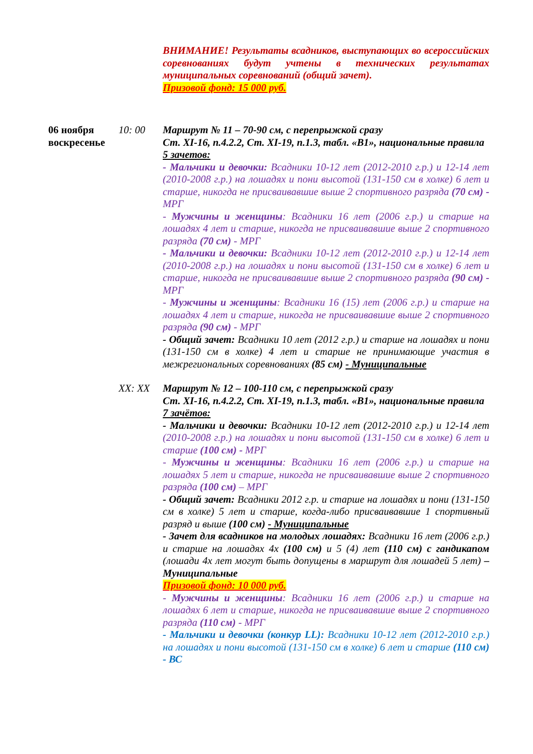ВНИМАНИЕ! Результаты всадников, выступающих во всероссийских соревнованиях будут учтены в технических результатах муниципальных соревнований (общий зачет).
Призовой фонд: 15 000 руб.
06 ноября воскресенье
10: 00 Маршрут № 11 – 70-90 см, с перепрыжкой сразу
Ст. XI-16, п.4.2.2, Ст. XI-19, п.1.3, табл. «В1», национальные правила
5 зачетов:
- Мальчики и девочки: Всадники 10-12 лет (2012-2010 г.р.) и 12-14 лет (2010-2008 г.р.) на лошадях и пони высотой (131-150 см в холке) 6 лет и старше, никогда не присваивавшие выше 2 спортивного разряда (70 см) - МРГ
- Мужчины и женщины: Всадники 16 лет (2006 г.р.) и старше на лошадях 4 лет и старше, никогда не присваивавшие выше 2 спортивного разряда (70 см) - МРГ
- Мальчики и девочки: Всадники 10-12 лет (2012-2010 г.р.) и 12-14 лет (2010-2008 г.р.) на лошадях и пони высотой (131-150 см в холке) 6 лет и старше, никогда не присваивавшие выше 2 спортивного разряда (90 см) - МРГ
- Мужчины и женщины: Всадники 16 (15) лет (2006 г.р.) и старше на лошадях 4 лет и старше, никогда не присваивавшие выше 2 спортивного разряда (90 см) - МРГ
- Общий зачет: Всадники 10 лет (2012 г.р.) и старше на лошадях и пони (131-150 см в холке) 4 лет и старше не принимающие участия в межрегиональных соревнованиях (85 см) - Муниципальные
XX: XX Маршрут № 12 – 100-110 см, с перепрыжкой сразу
Ст. XI-16, п.4.2.2, Ст. XI-19, п.1.3, табл. «В1», национальные правила
7 зачётов:
- Мальчики и девочки: Всадники 10-12 лет (2012-2010 г.р.) и 12-14 лет (2010-2008 г.р.) на лошадях и пони высотой (131-150 см в холке) 6 лет и старше (100 см) - МРГ
- Мужчины и женщины: Всадники 16 лет (2006 г.р.) и старше на лошадях 5 лет и старше, никогда не присваивавшие выше 2 спортивного разряда (100 см) – МРГ
- Общий зачет: Всадники 2012 г.р. и старше на лошадях и пони (131-150 см в холке) 5 лет и старше, когда-либо присваивавшие 1 спортивный разряд и выше (100 см) - Муниципальные
- Зачет для всадников на молодых лошадях: Всадники 16 лет (2006 г.р.) и старше на лошадях 4х (100 см) и 5 (4) лет (110 см) с гандикапом (лошади 4х лет могут быть допущены в маршрут для лошадей 5 лет) – Муниципальные
Призовой фонд: 10 000 руб.
- Мужчины и женщины: Всадники 16 лет (2006 г.р.) и старше на лошадях 6 лет и старше, никогда не присваивавшие выше 2 спортивного разряда (110 см) - МРГ
- Мальчики и девочки (конкур LL): Всадники 10-12 лет (2012-2010 г.р.) на лошадях и пони высотой (131-150 см в холке) 6 лет и старше (110 см) - ВС